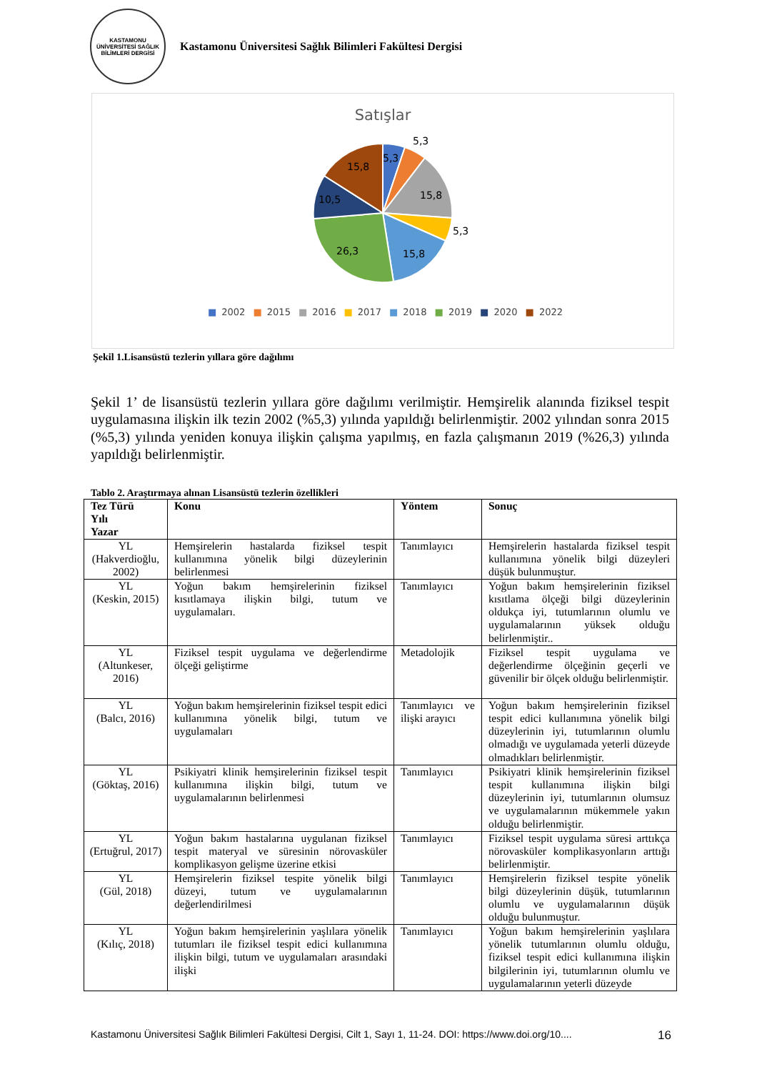KASTAMONU ÜNİVERSİTESİ SAĞLIK BİLİMLERİ DERGİSİ
Kastamonu Üniversitesi Sağlık Bilimleri Fakültesi Dergisi
Satışlar
5,3
5,3
15,8
5,3
15,8
26,3
10,5
15,8
■ 2002 ■ 2015 ■ 2016 ■ 2017 ■ 2018 ■ 2019 ■ 2020 ■ 2022
Şekil 1.Lisansüstü tezlerin yıllara göre dağılımı
Şekil 1’ de lisansüstü tezlerin yıllara göre dağılımı verilmiştir. Hemşirelik alanında fiziksel tespit uygulamasına ilişkin ilk tezin 2002 (%5,3) yılında yapıldığı belirlenmiştir. 2002 yılından sonra 2015 (%5,3) yılında yeniden konuya ilişkin çalışma yapılmış, en fazla çalışmanın 2019 (%26,3) yılında yapıldığı belirlenmiştir.
Tablo 2. Araştırmaya alınan Lisansüstü tezlerin özellikleri
| Tez Türü Yılı Yazar | Konu | Yöntem | Sonuç |
| --- | --- | --- | --- |
| YL (Hakverdioğlu, 2002) | Hemşirelerin hastalarda fiziksel tespit kullanımına yönelik bilgi düzeylerinin belirlenmesi | Tanımlayıcı | Hemşirelerin hastalarda fiziksel tespit kullanımına yönelik bilgi düzeyleri düşük bulunmuştur. |
| YL (Keskin, 2015) | Yoğun bakım hemşirelerinin fiziksel kısıtlamaya ilişkin bilgi, tutum ve uygulamaları. | Tanımlayıcı | Yoğun bakım hemşirelerinin fiziksel kısıtlama ölçeği bilgi düzeylerinin oldukça iyi, tutumlarının olumlu ve uygulamalarının yüksek olduğu belirlenmiştir.. |
| YL (Altunkeser, 2016) | Fiziksel tespit uygulama ve değerlendirme ölçeği geliştirme | Metadolojik | Fiziksel tespit uygulama ve değerlendirme ölçeğinin geçerli ve güvenilir bir ölçek olduğu belirlenmiştir. |
| YL (Balcı, 2016) | Yoğun bakım hemşirelerinin fiziksel tespit edici kullanımına yönelik bilgi, tutum ve uygulamaları | Tanımlayıcı ve ilişki arayıcı | Yoğun bakım hemşirelerinin fiziksel tespit edici kullanımına yönelik bilgi düzeylerinin iyi, tutumlarının olumlu olmadığı ve uygulamada yeterli düzeyde olmadıkları belirlenmiştir. |
| YL (Göktaş, 2016) | Psikiyatri klinik hemşirelerinin fiziksel tespit kullanımına ilişkin bilgi, tutum ve uygulamalarının belirlenmesi | Tanımlayıcı | Psikiyatri klinik hemşirelerinin fiziksel tespit kullanımına ilişkin bilgi düzeylerinin iyi, tutumlarının olumsuz ve uygulamalarının mükemmele yakın olduğu belirlenmiştir. |
| YL (Ertuğrul, 2017) | Yoğun bakım hastalarına uygulanan fiziksel tespit materyal ve süresinin nörovasküler komplikasyon gelişme üzerine etkisi | Tanımlayıcı | Fiziksel tespit uygulama süresi arttıkça nörovasküler komplikasyonların arttığı belirlenmiştir. |
| YL (Gül, 2018) | Hemşirelerin fiziksel tespite yönelik bilgi düzeyi, tutum ve uygulamalarının değerlendirilmesi | Tanımlayıcı | Hemşirelerin fiziksel tespite yönelik bilgi düzeylerinin düşük, tutumlarının olumlu ve uygulamalarının düşük olduğu bulunmuştur. |
| YL (Kılıç, 2018) | Yoğun bakım hemşirelerinin yaşlılara yönelik tutumları ile fiziksel tespit edici kullanımına ilişkin bilgi, tutum ve uygulamaları arasındaki ilişki | Tanımlayıcı | Yoğun bakım hemşirelerinin yaşlılara yönelik tutumlarının olumlu olduğu, fiziksel tespit edici kullanımına ilişkin bilgilerinin iyi, tutumlarının olumlu ve uygulamalarının yeterli düzeyde |
Kastamonu Üniversitesi Sağlık Bilimleri Fakültesi Dergisi, Cilt 1, Sayı 1, 11-24. DOI: https://www.doi.org/10.... 16